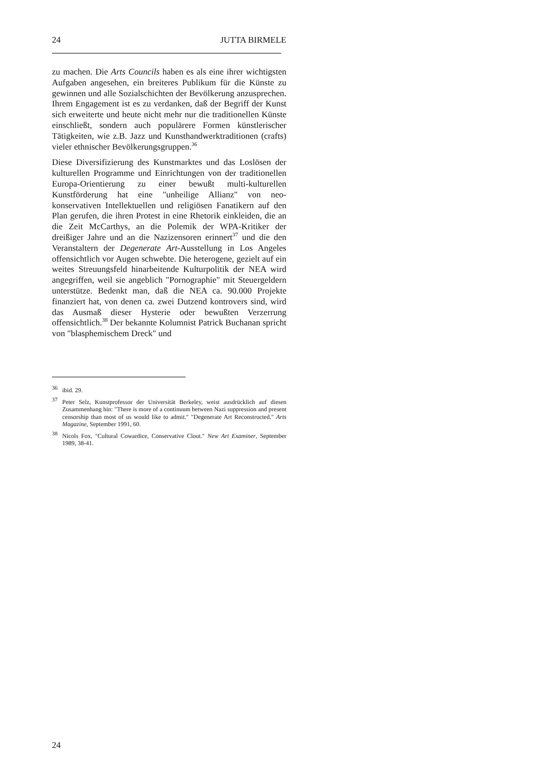24 JUTTA BIRMELE
zu machen. Die Arts Councils haben es als eine ihrer wichtigsten Aufgaben angesehen, ein breiteres Publikum für die Künste zu gewinnen und alle Sozialschichten der Bevölkerung anzusprechen. Ihrem Engagement ist es zu verdanken, daß der Begriff der Kunst sich erweiterte und heute nicht mehr nur die traditionellen Künste einschließt, sondern auch populärere Formen künstlerischer Tätigkeiten, wie z.B. Jazz und Kunsthandwerktraditionen (crafts) vieler ethnischer Bevölkerungsgruppen.<sup>36</sup>
Diese Diversifizierung des Kunstmarktes und das Loslösen der kulturellen Programme und Einrichtungen von der traditionellen Europa-Orientierung zu einer bewußt multi-kulturellen Kunstförderung hat eine "unheilige Allianz" von neo-konservativen Intellektuellen und religiösen Fanatikern auf den Plan gerufen, die ihren Protest in eine Rhetorik einkleiden, die an die Zeit McCarthys, an die Polemik der WPA-Kritiker der dreißiger Jahre und an die Nazizensoren erinnert<sup>37</sup> und die den Veranstaltern der Degenerate Art-Ausstellung in Los Angeles offensichtlich vor Augen schwebte. Die heterogene, gezielt auf ein weites Streuungsfeld hinarbeitende Kulturpolitik der NEA wird angegriffen, weil sie angeblich "Pornographie" mit Steuergeldern unterstütze. Bedenkt man, daß die NEA ca. 90.000 Projekte finanziert hat, von denen ca. zwei Dutzend kontrovers sind, wird das Ausmaß dieser Hysterie oder bewußten Verzerrung offensichtlich.<sup>38</sup> Der bekannte Kolumnist Patrick Buchanan spricht von "blasphemischem Dreck" und
<sup>36</sup> ibid. 29.
<sup>37</sup> Peter Selz, Kunstprofessor der Universität Berkeley, weist ausdrücklich auf diesen Zusammenhang hin: "There is more of a continuum between Nazi suppression and present censorship than most of us would like to admit." "Degenerate Art Reconstructed." Arts Magazine, September 1991, 60.
<sup>38</sup> Nicols Fox, "Cultural Cowardice, Conservative Clout." New Art Examiner, September 1989, 38-41.
24